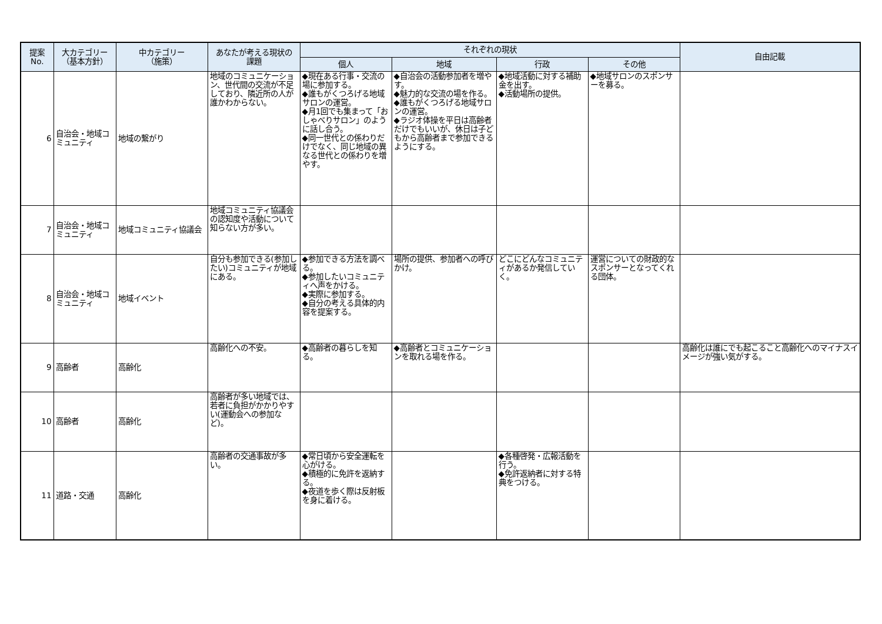| 提案 No. | 大カテゴリー （基本方針） | 中カテゴリー （施策） | あなたが考える現状の 課題 | それぞれの現状 | | | | 自由記載 |
| --- | --- | --- | --- | --- | --- | --- | --- | --- |
| | | | | 個人 | 地域 | 行政 | その他 | |
| 6 | 自治会・地域コミュニティ | 地域の繋がり | 地域のコミュニケーション、世代間の交流が不足しており、隣近所の人が誰かわからない。 | ◆現在ある行事・交流の場に参加する。 ◆誰もがくつろげる地域サロンの運営。 ◆月1回でも集まって「おしゃべりサロン」のように話し合う。 ◆同一世代との係わりだけでなく、同じ地域の異なる世代との係わりを増やす。 | ◆自治会の活動参加者を増やす。 ◆魅力的な交流の場を作る。 ◆誰もがくつろげる地域サロンの運営。 ◆ラジオ体操を平日は高齢者だけでもいいが、休日は子どもから高齢者まで参加できるようにする。 | ◆地域活動に対する補助金を出す。 ◆活動場所の提供。 | ◆地域サロンのスポンサーを募る。 | |
| 7 | 自治会・地域コミュニティ | 地域コミュニティ協議会 | 地域コミュニティ協議会の認知度や活動について知らない方が多い。 | | | | | |
| 8 | 自治会・地域コミュニティ | 地域イベント | 自分も参加できる(参加したい)コミュニティが地域にある。 | ◆参加できる方法を調べる。 ◆参加したいコミュニティへ声をかける。 ◆実際に参加する。 ◆自分の考える具体的内容を提案する。 | 場所の提供、参加者への呼びかけ。 | どこにどんなコミュニティがあるか発信していく。 | 運営についての財政的なスポンサーとなってくれる団体。 | |
| 9 | 高齢者 | 高齢化 | 高齢化への不安。 | ◆高齢者の暮らしを知る。 | ◆高齢者とコミュニケーションを取れる場を作る。 | | | 高齢化は誰にでも起こること高齢化へのマイナスイメージが強い気がする。 |
| 10 | 高齢者 | 高齢化 | 高齢者が多い地域では、若者に負担がかかりやすい(運動会への参加など)。 | | | | | |
| 11 | 道路・交通 | 高齢化 | 高齢者の交通事故が多い。 | ◆常日頃から安全運転を心がける。 ◆積極的に免許を返納する。 ◆夜道を歩く際は反射板を身に着ける。 | | ◆各種啓発・広報活動を行う。 ◆免許返納者に対する特典をつける。 | | |